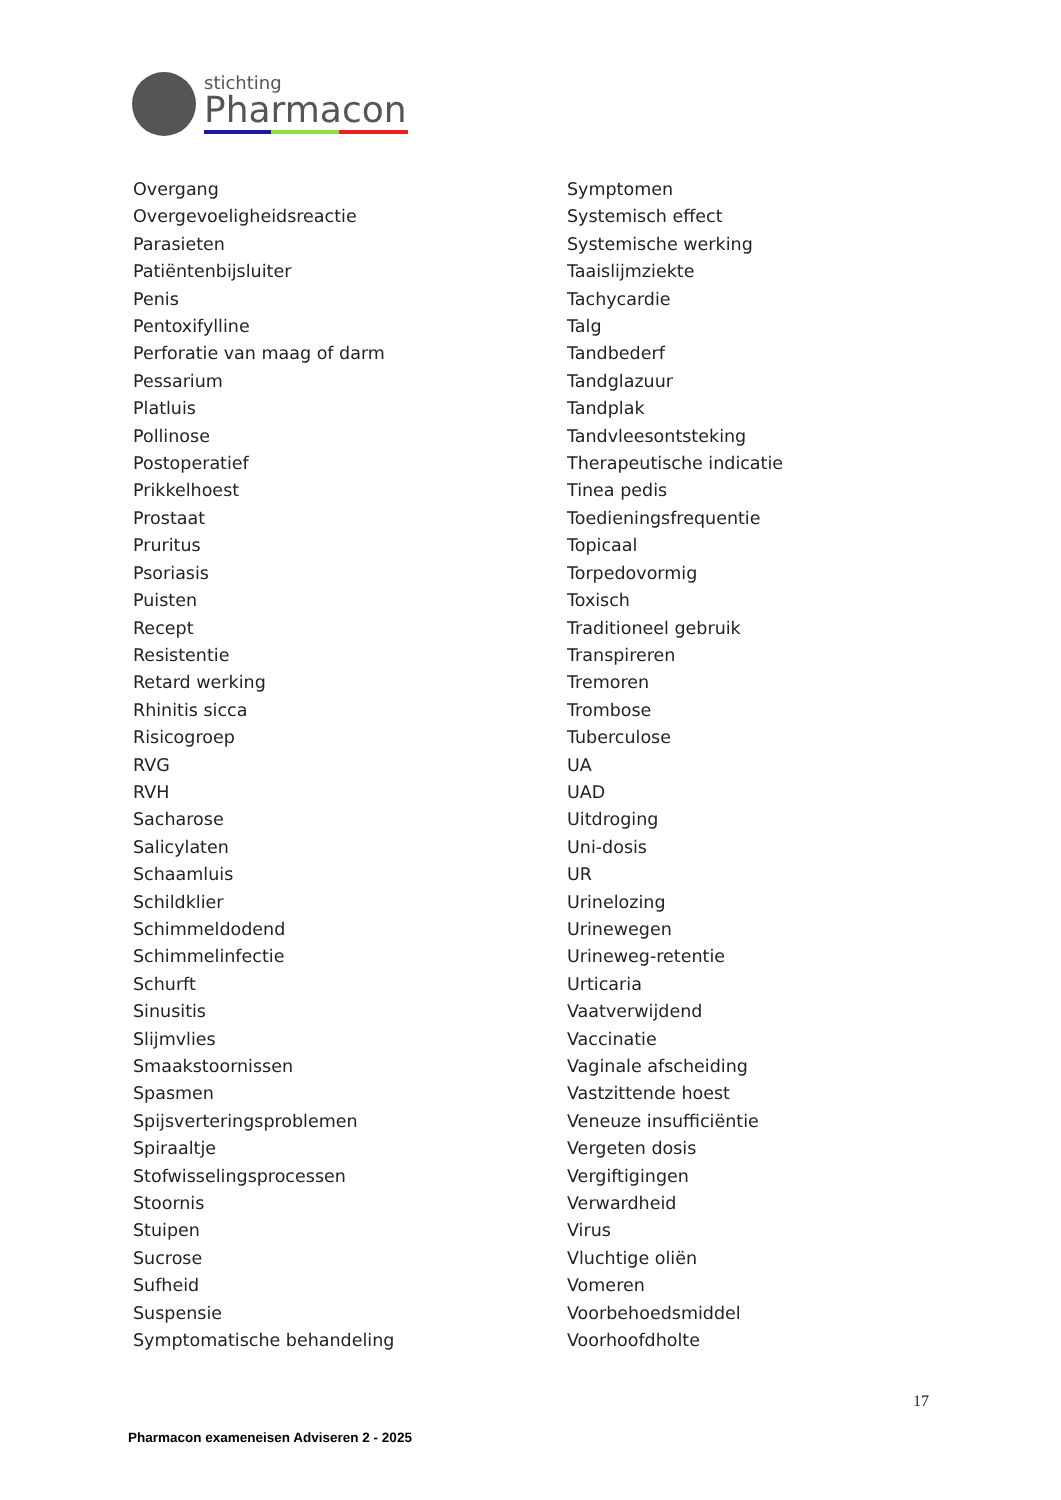stichting
Pharmacon
Overgang
Overgevoeligheidsreactie
Parasieten
Patiëntenbijsluiter
Penis
Pentoxifylline
Perforatie van maag of darm
Pessarium
Platluis
Pollinose
Postoperatief
Prikkelhoest
Prostaat
Pruritus
Psoriasis
Puisten
Recept
Resistentie
Retard werking
Rhinitis sicca
Risicogroep
RVG
RVH
Sacharose
Salicylaten
Schaamluis
Schildklier
Schimmeldodend
Schimmelinfectie
Schurft
Sinusitis
Slijmvlies
Smaakstoornissen
Spasmen
Spijsverteringsproblemen
Spiraaltje
Stofwisselingsprocessen
Stoornis
Stuipen
Sucrose
Sufheid
Suspensie
Symptomatische behandeling
Symptomen
Systemisch effect
Systemische werking
Taaislijmziekte
Tachycardie
Talg
Tandbederf
Tandglazuur
Tandplak
Tandvleesontsteking
Therapeutische indicatie
Tinea pedis
Toedieningsfrequentie
Topicaal
Torpedovormig
Toxisch
Traditioneel gebruik
Transpireren
Tremoren
Trombose
Tuberculose
UA
UAD
Uitdroging
Uni-dosis
UR
Urinelozing
Urinewegen
Urineweg-retentie
Urticaria
Vaatverwijdend
Vaccinatie
Vaginale afscheiding
Vastzittende hoest
Veneuze insufficiëntie
Vergeten dosis
Vergiftigingen
Verwardheid
Virus
Vluchtige oliën
Vomeren
Voorbehoedsmiddel
Voorhoofdholte
17
Pharmacon exameneisen Adviseren 2 - 2025